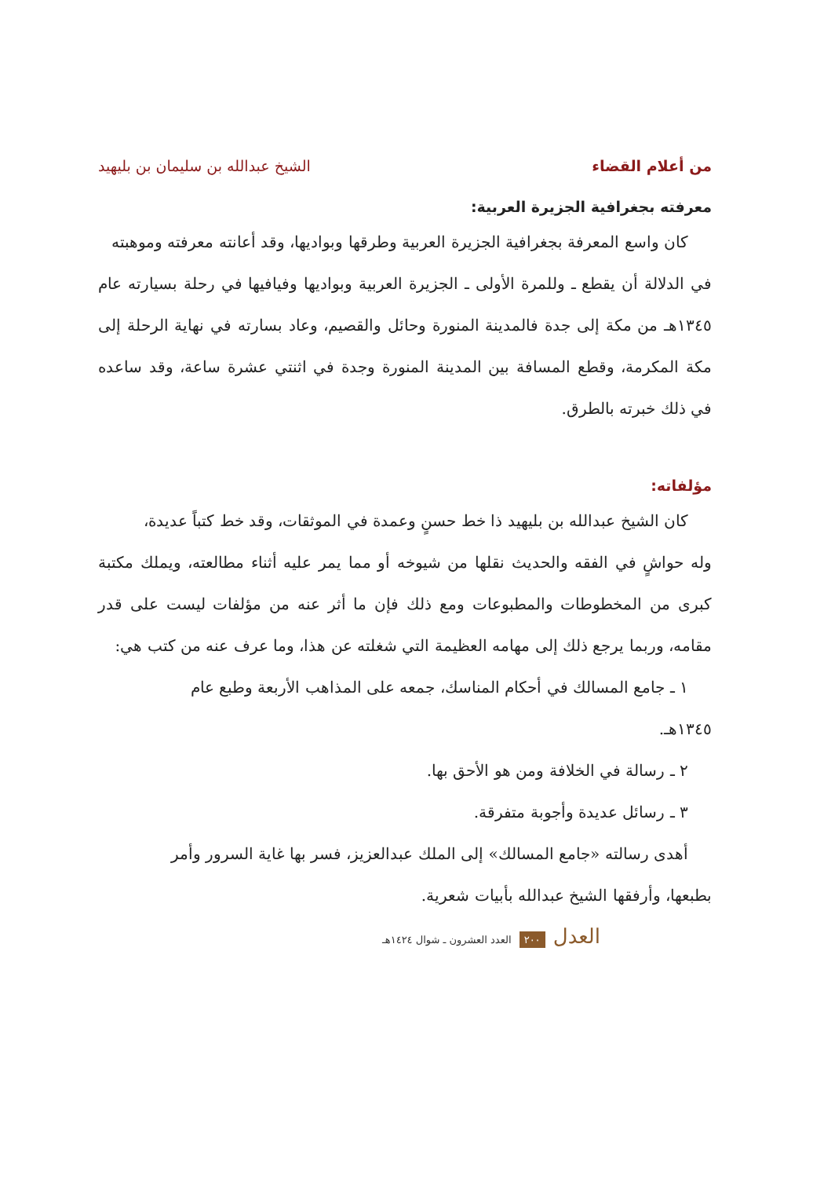من أعلام القضاء الشيخ عبدالله بن سليمان بن بليهيد
معرفته بجغرافية الجزيرة العربية:
كان واسع المعرفة بجغرافية الجزيرة العربية وطرقها وبواديها، وقد أعانته معرفته وموهبته
في الدلالة أن يقطع ـ وللمرة الأولى ـ الجزيرة العربية وبواديها وفيافيها في رحلة بسيارته عام ١٣٤٥هـ من مكة إلى جدة فالمدينة المنورة وحائل والقصيم، وعاد بسارته في نهاية الرحلة إلى مكة المكرمة، وقطع المسافة بين المدينة المنورة وجدة في اثنتي عشرة ساعة، وقد ساعده في ذلك خبرته بالطرق.
مؤلفاته:
كان الشيخ عبدالله بن بليهيد ذا خط حسنٍ وعمدة في الموثقات، وقد خط كتباً عديدة،
وله حواشٍ في الفقه والحديث نقلها من شيوخه أو مما يمر عليه أثناء مطالعته، ويملك مكتبة كبرى من المخطوطات والمطبوعات ومع ذلك فإن ما أثر عنه من مؤلفات ليست على قدر مقامه، وربما يرجع ذلك إلى مهامه العظيمة التي شغلته عن هذا، وما عرف عنه من كتب هي:
١ ـ جامع المسالك في أحكام المناسك، جمعه على المذاهب الأربعة وطبع عام
١٣٤٥هـ.
٢ ـ رسالة في الخلافة ومن هو الأحق بها.
٣ ـ رسائل عديدة وأجوبة متفرقة.
أهدى رسالته «جامع المسالك» إلى الملك عبدالعزيز، فسر بها غاية السرور وأمر
بطبعها، وأرفقها الشيخ عبدالله بأبيات شعرية.
العدل ٢٠٠ العدد العشرون ـ شوال ١٤٢٤هـ